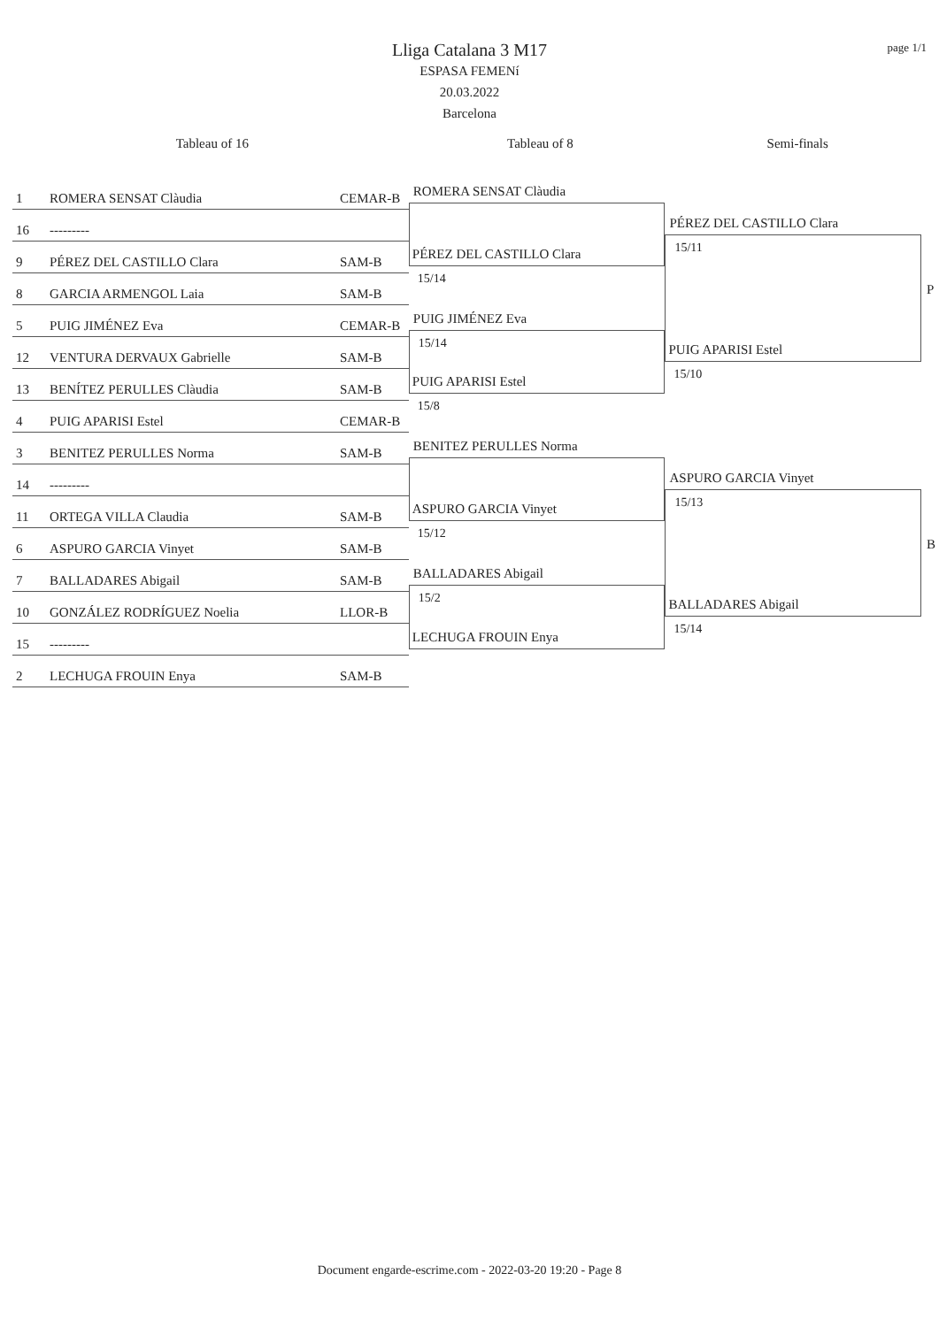page 1/1
Lliga Catalana 3 M17
ESPASA FEMENí
20.03.2022
Barcelona
Tableau of 16 Tableau of 8 Semi-finals
1 ROMERA SENSAT Clàudia CEMAR-B
16 ---------
9 PÉREZ DEL CASTILLO Clara SAM-B
8 GARCIA ARMENGOL Laia SAM-B
5 PUIG JIMÉNEZ Eva CEMAR-B
12 VENTURA DERVAUX Gabrielle SAM-B
13 BENÍTEZ PERULLES Clàudia SAM-B
4 PUIG APARISI Estel CEMAR-B
3 BENITEZ PERULLES Norma SAM-B
14 ---------
11 ORTEGA VILLA Claudia SAM-B
6 ASPURO GARCIA Vinyet SAM-B
7 BALLADARES Abigail SAM-B
10 GONZÁLEZ RODRÍGUEZ Noelia LLOR-B
15 ---------
2 LECHUGA FROUIN Enya SAM-B
ROMERA SENSAT Clàudia
PÉREZ DEL CASTILLO Clara
15/14
PUIG JIMÉNEZ Eva
15/14
PUIG APARISI Estel
15/8
BENITEZ PERULLES Norma
ASPURO GARCIA Vinyet
15/12
BALLADARES Abigail
15/2
LECHUGA FROUIN Enya
PÉREZ DEL CASTILLO Clara
15/11
PUIG APARISI Estel
15/10
ASPURO GARCIA Vinyet
15/13
BALLADARES Abigail
15/14
P
B
Document engarde-escrime.com - 2022-03-20 19:20 - Page 8